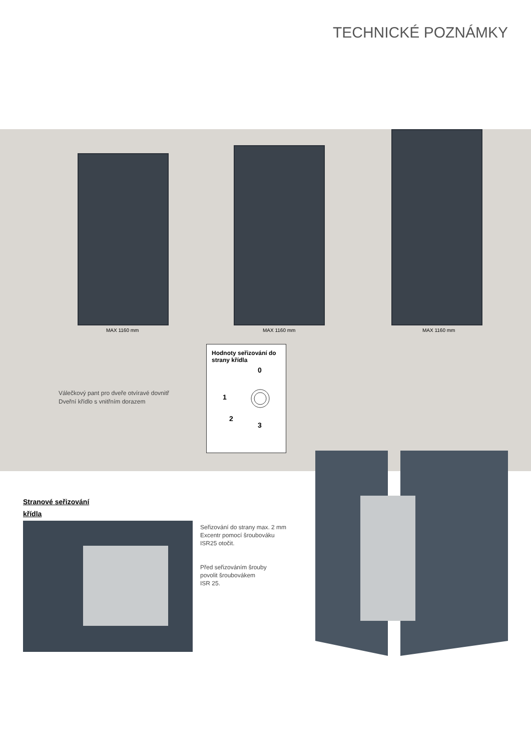TECHNICKÉ POZNÁMKY
MAX 1160 mm MAX 1160 mm MAX 1160 mm
Válečkový pant pro dveře otvíravé dovnitř
Dveřní křídlo s vnitřním dorazem
Hodnoty seřizování do strany křídla
0
1
2
3
Stranové seřizování
křídla
Seřizování do strany max. 2 mm
Excentr pomocí šroubováku
ISR25 otočit.
Před seřizováním šrouby
povolit šroubovákem
ISR 25.